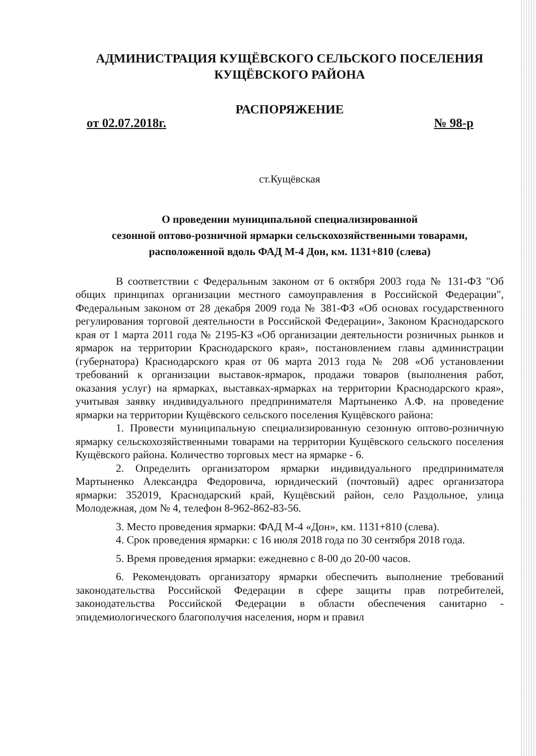АДМИНИСТРАЦИЯ КУЩЁВСКОГО СЕЛЬСКОГО ПОСЕЛЕНИЯ
КУЩЁВСКОГО РАЙОНА
РАСПОРЯЖЕНИЕ
от 02.07.2018г. № 98-р
ст.Кущёвская
О проведении муниципальной специализированной
сезонной оптово-розничной ярмарки сельскохозяйственными товарами,
расположенной вдоль ФАД М-4 Дон, км. 1131+810 (слева)
В соответствии с Федеральным законом от 6 октября 2003 года № 131-ФЗ "Об общих принципах организации местного самоуправления в Российской Федерации", Федеральным законом от 28 декабря 2009 года № 381-ФЗ «Об основах государственного регулирования торговой деятельности в Российской Федерации», Законом Краснодарского края от 1 марта 2011 года № 2195-КЗ «Об организации деятельности розничных рынков и ярмарок на территории Краснодарского края», постановлением главы администрации (губернатора) Краснодарского края от 06 марта 2013 года № 208 «Об установлении требований к организации выставок-ярмарок, продажи товаров (выполнения работ, оказания услуг) на ярмарках, выставках-ярмарках на территории Краснодарского края», учитывая заявку индивидуального предпринимателя Мартыненко А.Ф. на проведение ярмарки на территории Кущёвского сельского поселения Кущёвского района:
1. Провести муниципальную специализированную сезонную оптово-розничную ярмарку сельскохозяйственными товарами на территории Кущёвского сельского поселения Кущёвского района. Количество торговых мест на ярмарке - 6.
2. Определить организатором ярмарки индивидуального предпринимателя Мартыненко Александра Федоровича, юридический (почтовый) адрес организатора ярмарки: 352019, Краснодарский край, Кущёвский район, село Раздольное, улица Молодежная, дом № 4, телефон 8-962-862-83-56.
3. Место проведения ярмарки: ФАД М-4 «Дон», км. 1131+810 (слева).
4. Срок проведения ярмарки: с 16 июля 2018 года по 30 сентября 2018 года.
5. Время проведения ярмарки: ежедневно с 8-00 до 20-00 часов.
6. Рекомендовать организатору ярмарки обеспечить выполнение требований законодательства Российской Федерации в сфере защиты прав потребителей, законодательства Российской Федерации в области обеспечения санитарно - эпидемиологического благополучия населения, норм и правил